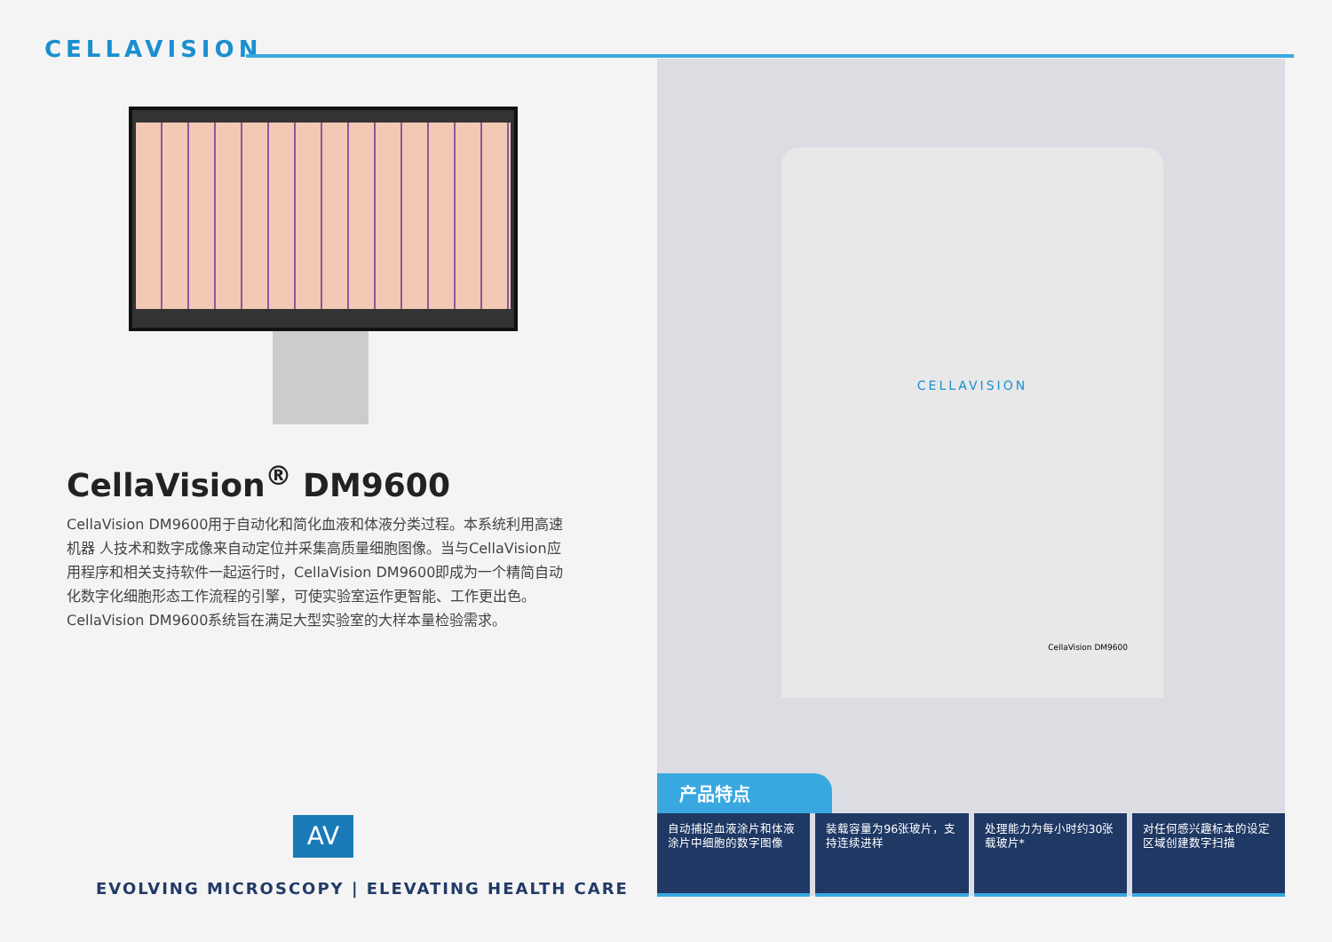CELLAVISION
CellaVision<sup>®</sup> DM9600
CellaVision DM9600用于自动化和简化血液和体液分类过程。本系统利用高速机器 人技术和数字成像来自动定位并采集高质量细胞图像。当与CellaVision应用程序和相关支持软件一起运行时，CellaVision DM9600即成为一个精简自动化数字化细胞形态工作流程的引擎，可使实验室运作更智能、工作更出色。
CellaVision DM9600系统旨在满足大型实验室的大样本量检验需求。
AV
EVOLVING MICROSCOPY | ELEVATING HEALTH CARE
CELLAVISION
CellaVision DM9600
产品特点
自动捕捉血液涂片和体液涂片中细胞的数字图像
装载容量为96张玻片，支持连续进样 处理能力为每小时约30张载玻片* 对任何感兴趣标本的设定区域创建数字扫描